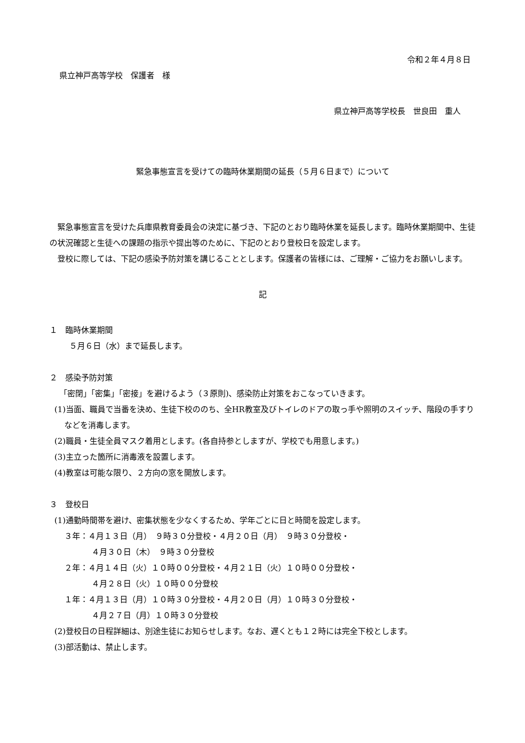令和２年４月８日
県立神戸高等学校　保護者　様
県立神戸高等学校長　世良田　重人
緊急事態宣言を受けての臨時休業期間の延長（５月６日まで）について
緊急事態宣言を受けた兵庫県教育委員会の決定に基づき、下記のとおり臨時休業を延長します。臨時休業期間中、生徒の状況確認と生徒への課題の指示や提出等のために、下記のとおり登校日を設定します。
登校に際しては、下記の感染予防対策を講じることとします。保護者の皆様には、ご理解・ご協力をお願いします。
記
１　臨時休業期間
５月６日（水）まで延長します。
２　感染予防対策
「密閉」「密集」「密接」を避けるよう（３原則)、感染防止対策をおこなっていきます。
(1)当面、職員で当番を決め、生徒下校ののち、全HR教室及びトイレのドアの取っ手や照明のスイッチ、階段の手すりなどを消毒します。
(2)職員・生徒全員マスク着用とします。(各自持参としますが、学校でも用意します。)
(3)主立った箇所に消毒液を設置します。
(4)教室は可能な限り、２方向の窓を開放します。
３　登校日
(1)通勤時間帯を避け、密集状態を少なくするため、学年ごとに日と時間を設定します。
３年：４月１３日（月）　９時３０分登校・４月２０日（月）　９時３０分登校・
４月３０日（木）　９時３０分登校
２年：４月１４日（火）１０時００分登校・４月２１日（火）１０時００分登校・
４月２８日（火）１０時００分登校
１年：４月１３日（月）１０時３０分登校・４月２０日（月）１０時３０分登校・
４月２７日（月）１０時３０分登校
(2)登校日の日程詳細は、別途生徒にお知らせします。なお、遅くとも１２時には完全下校とします。
(3)部活動は、禁止します。